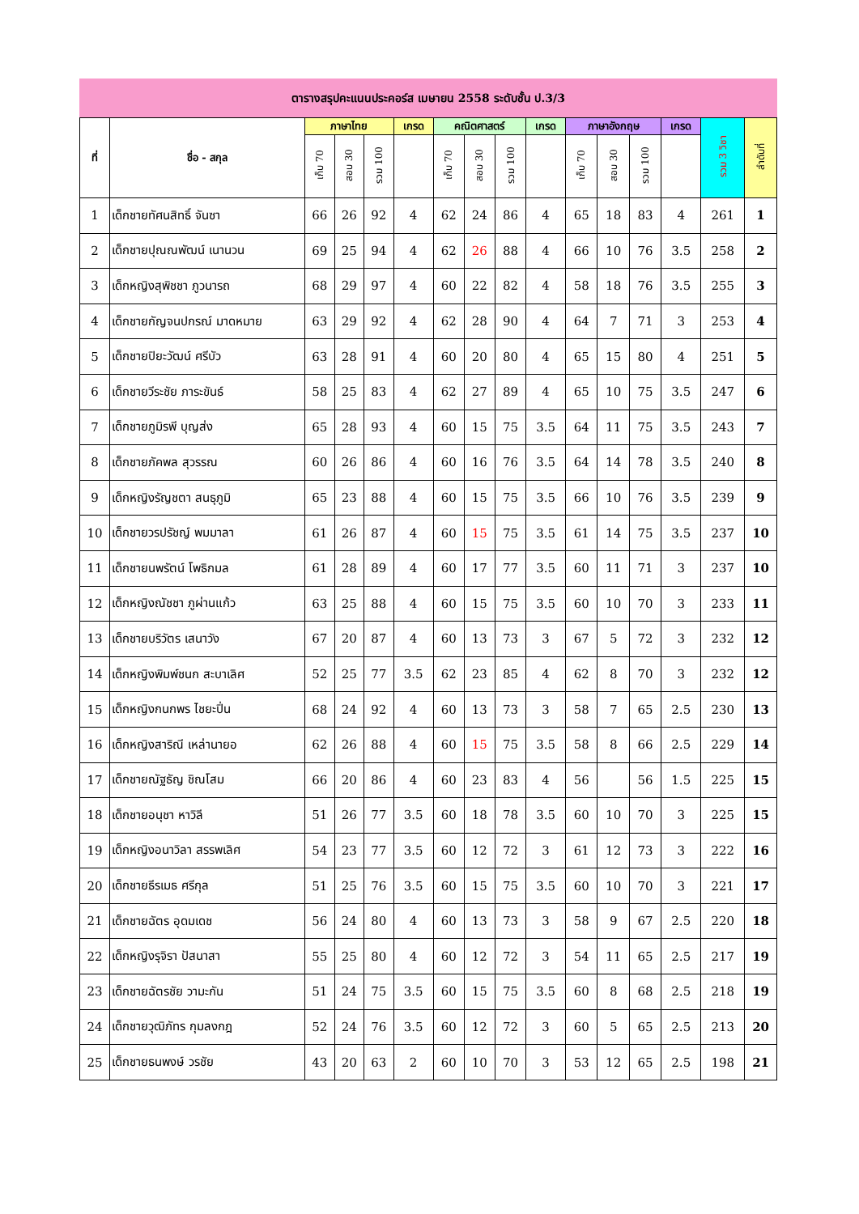ตารางสรุปคะแนนประคอร์ส เมษายน 2558 ระดับชั้น ป.3/3
| ที่ | ชื่อ - สกุล | ภาษาไทย | | | เกรด | คณิตศาสตร์ | | | เกรด | ภาษาอังกฤษ | | | เกรด | รวม 3 วิชา | ลำดับที่ |
| --- | --- | --- | --- | --- | --- | --- | --- | --- | --- | --- | --- | --- | --- | --- | --- |
| | | เก็บ 70 | สอบ 30 | รวม 100 | | เก็บ 70 | สอบ 30 | รวม 100 | | เก็บ 70 | สอบ 30 | รวม 100 | | | |
| 1 | เด็กชายทัศนสิทธิ์ จันซา | 66 | 26 | 92 | 4 | 62 | 24 | 86 | 4 | 65 | 18 | 83 | 4 | 261 | 1 |
| 2 | เด็กชายปุณณพัฒน์ เนานวน | 69 | 25 | 94 | 4 | 62 | 26 | 88 | 4 | 66 | 10 | 76 | 3.5 | 258 | 2 |
| 3 | เด็กหญิงสุพิชชา ภูวนารถ | 68 | 29 | 97 | 4 | 60 | 22 | 82 | 4 | 58 | 18 | 76 | 3.5 | 255 | 3 |
| 4 | เด็กชายกัญจนปกรณ์ มาดหมาย | 63 | 29 | 92 | 4 | 62 | 28 | 90 | 4 | 64 | 7 | 71 | 3 | 253 | 4 |
| 5 | เด็กชายปิยะวัฒน์ ศรีบัว | 63 | 28 | 91 | 4 | 60 | 20 | 80 | 4 | 65 | 15 | 80 | 4 | 251 | 5 |
| 6 | เด็กชายวีระชัย ภาระขันธ์ | 58 | 25 | 83 | 4 | 62 | 27 | 89 | 4 | 65 | 10 | 75 | 3.5 | 247 | 6 |
| 7 | เด็กชายภูมิรพี บุญส่ง | 65 | 28 | 93 | 4 | 60 | 15 | 75 | 3.5 | 64 | 11 | 75 | 3.5 | 243 | 7 |
| 8 | เด็กชายภัคพล สุวรรณ | 60 | 26 | 86 | 4 | 60 | 16 | 76 | 3.5 | 64 | 14 | 78 | 3.5 | 240 | 8 |
| 9 | เด็กหญิงรัญชตา สนธุภูมิ | 65 | 23 | 88 | 4 | 60 | 15 | 75 | 3.5 | 66 | 10 | 76 | 3.5 | 239 | 9 |
| 10 | เด็กชายวรปรัชญ์ พมมาลา | 61 | 26 | 87 | 4 | 60 | 15 | 75 | 3.5 | 61 | 14 | 75 | 3.5 | 237 | 10 |
| 11 | เด็กชายนพรัตน์ โพธิกมล | 61 | 28 | 89 | 4 | 60 | 17 | 77 | 3.5 | 60 | 11 | 71 | 3 | 237 | 10 |
| 12 | เด็กหญิงณัชชา ภูผ่านแก้ว | 63 | 25 | 88 | 4 | 60 | 15 | 75 | 3.5 | 60 | 10 | 70 | 3 | 233 | 11 |
| 13 | เด็กชายบริวัตร เสนาวัง | 67 | 20 | 87 | 4 | 60 | 13 | 73 | 3 | 67 | 5 | 72 | 3 | 232 | 12 |
| 14 | เด็กหญิงพิมพ์ชนก สะบาเลิศ | 52 | 25 | 77 | 3.5 | 62 | 23 | 85 | 4 | 62 | 8 | 70 | 3 | 232 | 12 |
| 15 | เด็กหญิงกนกพร ไชยะปิ่น | 68 | 24 | 92 | 4 | 60 | 13 | 73 | 3 | 58 | 7 | 65 | 2.5 | 230 | 13 |
| 16 | เด็กหญิงสาริณี เหล่านายอ | 62 | 26 | 88 | 4 | 60 | 15 | 75 | 3.5 | 58 | 8 | 66 | 2.5 | 229 | 14 |
| 17 | เด็กชายณัฐธัญ ชิณโสม | 66 | 20 | 86 | 4 | 60 | 23 | 83 | 4 | 56 | | 56 | 1.5 | 225 | 15 |
| 18 | เด็กชายอนุชา หาวิลี | 51 | 26 | 77 | 3.5 | 60 | 18 | 78 | 3.5 | 60 | 10 | 70 | 3 | 225 | 15 |
| 19 | เด็กหญิงอนาวิลา สรรพเลิศ | 54 | 23 | 77 | 3.5 | 60 | 12 | 72 | 3 | 61 | 12 | 73 | 3 | 222 | 16 |
| 20 | เด็กชายธีรเมธ ศรีกุล | 51 | 25 | 76 | 3.5 | 60 | 15 | 75 | 3.5 | 60 | 10 | 70 | 3 | 221 | 17 |
| 21 | เด็กชายฉัตร อุดมเดช | 56 | 24 | 80 | 4 | 60 | 13 | 73 | 3 | 58 | 9 | 67 | 2.5 | 220 | 18 |
| 22 | เด็กหญิงรุจิรา ปัสนาสา | 55 | 25 | 80 | 4 | 60 | 12 | 72 | 3 | 54 | 11 | 65 | 2.5 | 217 | 19 |
| 23 | เด็กชายฉัตรชัย วามะกัน | 51 | 24 | 75 | 3.5 | 60 | 15 | 75 | 3.5 | 60 | 8 | 68 | 2.5 | 218 | 19 |
| 24 | เด็กชายวุฒิภัทร กุมลงกฎ | 52 | 24 | 76 | 3.5 | 60 | 12 | 72 | 3 | 60 | 5 | 65 | 2.5 | 213 | 20 |
| 25 | เด็กชายธนพงษ์ วรชัย | 43 | 20 | 63 | 2 | 60 | 10 | 70 | 3 | 53 | 12 | 65 | 2.5 | 198 | 21 |